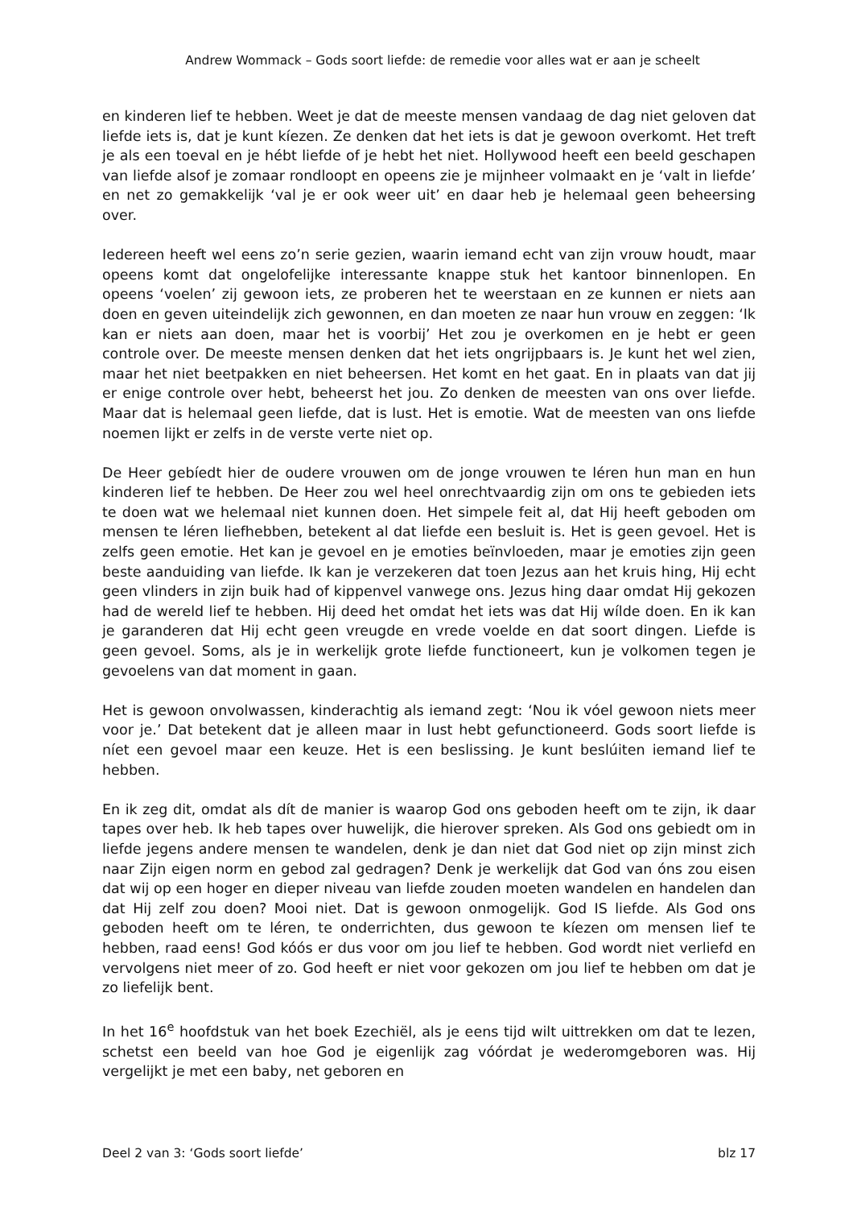Andrew Wommack – Gods soort liefde: de remedie voor alles wat er aan je scheelt
en kinderen lief te hebben. Weet je dat de meeste mensen vandaag de dag niet geloven dat liefde iets is, dat je kunt kíezen. Ze denken dat het iets is dat je gewoon overkomt. Het treft je als een toeval en je hébt liefde of je hebt het niet. Hollywood heeft een beeld geschapen van liefde alsof je zomaar rondloopt en opeens zie je mijnheer volmaakt en je ‘valt in liefde’ en net zo gemakkelijk ‘val je er ook weer uit’ en daar heb je helemaal geen beheersing over.
Iedereen heeft wel eens zo’n serie gezien, waarin iemand echt van zijn vrouw houdt, maar opeens komt dat ongelofelijke interessante knappe stuk het kantoor binnenlopen. En opeens ‘voelen’ zij gewoon iets, ze proberen het te weerstaan en ze kunnen er niets aan doen en geven uiteindelijk zich gewonnen, en dan moeten ze naar hun vrouw en zeggen: ‘Ik kan er niets aan doen, maar het is voorbij’ Het zou je overkomen en je hebt er geen controle over. De meeste mensen denken dat het iets ongrijpbaars is. Je kunt het wel zien, maar het niet beetpakken en niet beheersen. Het komt en het gaat. En in plaats van dat jij er enige controle over hebt, beheerst het jou. Zo denken de meesten van ons over liefde. Maar dat is helemaal geen liefde, dat is lust. Het is emotie. Wat de meesten van ons liefde noemen lijkt er zelfs in de verste verte niet op.
De Heer gebíedt hier de oudere vrouwen om de jonge vrouwen te léren hun man en hun kinderen lief te hebben. De Heer zou wel heel onrechtvaardig zijn om ons te gebieden iets te doen wat we helemaal niet kunnen doen. Het simpele feit al, dat Hij heeft geboden om mensen te léren liefhebben, betekent al dat liefde een besluit is. Het is geen gevoel. Het is zelfs geen emotie. Het kan je gevoel en je emoties beïnvloeden, maar je emoties zijn geen beste aanduiding van liefde. Ik kan je verzekeren dat toen Jezus aan het kruis hing, Hij echt geen vlinders in zijn buik had of kippenvel vanwege ons. Jezus hing daar omdat Hij gekozen had de wereld lief te hebben. Hij deed het omdat het iets was dat Hij wílde doen. En ik kan je garanderen dat Hij echt geen vreugde en vrede voelde en dat soort dingen. Liefde is geen gevoel. Soms, als je in werkelijk grote liefde functioneert, kun je volkomen tegen je gevoelens van dat moment in gaan.
Het is gewoon onvolwassen, kinderachtig als iemand zegt: ‘Nou ik vóel gewoon niets meer voor je.’ Dat betekent dat je alleen maar in lust hebt gefunctioneerd. Gods soort liefde is níet een gevoel maar een keuze. Het is een beslissing. Je kunt beslúiten iemand lief te hebben.
En ik zeg dit, omdat als dít de manier is waarop God ons geboden heeft om te zijn, ik daar tapes over heb. Ik heb tapes over huwelijk, die hierover spreken. Als God ons gebiedt om in liefde jegens andere mensen te wandelen, denk je dan niet dat God niet op zijn minst zich naar Zijn eigen norm en gebod zal gedragen? Denk je werkelijk dat God van óns zou eisen dat wij op een hoger en dieper niveau van liefde zouden moeten wandelen en handelen dan dat Hij zelf zou doen? Mooi niet. Dat is gewoon onmogelijk. God IS liefde. Als God ons geboden heeft om te léren, te onderrichten, dus gewoon te kíezen om mensen lief te hebben, raad eens! God kóós er dus voor om jou lief te hebben. God wordt niet verliefd en vervolgens niet meer of zo. God heeft er niet voor gekozen om jou lief te hebben om dat je zo liefelijk bent.
In het 16<sup>e</sup> hoofdstuk van het boek Ezechiël, als je eens tijd wilt uittrekken om dat te lezen, schetst een beeld van hoe God je eigenlijk zag vóórdat je wederomgeboren was. Hij vergelijkt je met een baby, net geboren en
Deel 2 van 3: ‘Gods soort liefde’ blz 17